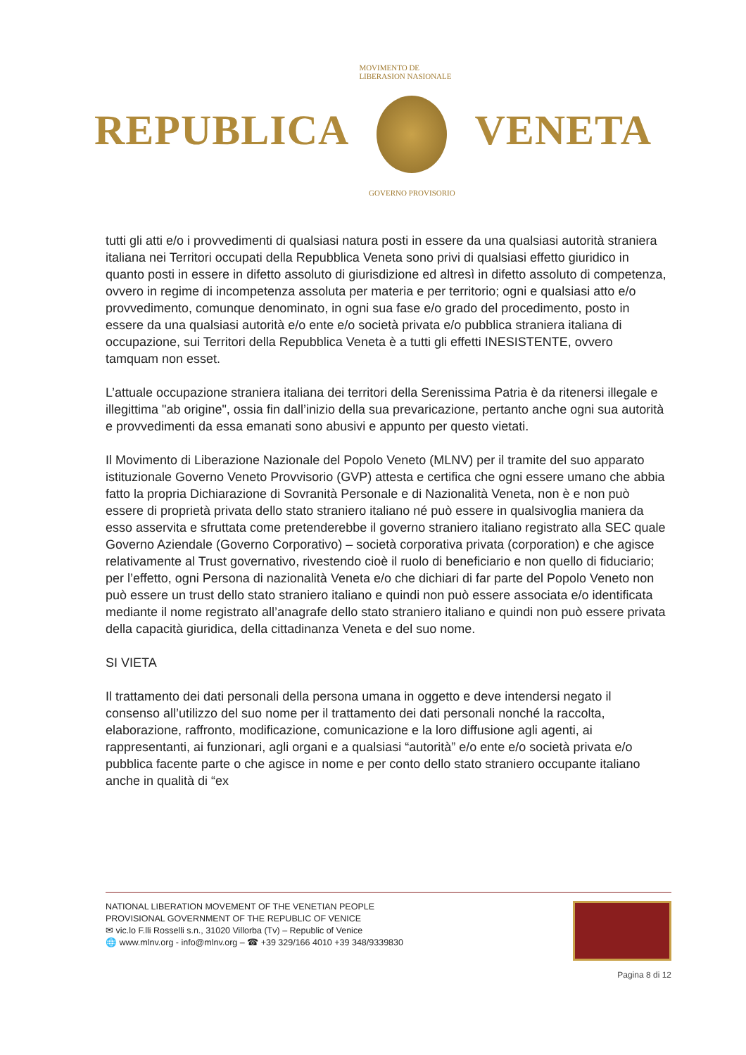REPUBLICA
MOVIMENTO DE LIBERASION NASIONALE
GOVERNO PROVISORIO
VENETA
tutti gli atti e/o i provvedimenti di qualsiasi natura posti in essere da una qualsiasi autorità straniera italiana nei Territori occupati della Repubblica Veneta sono privi di qualsiasi effetto giuridico in quanto posti in essere in difetto assoluto di giurisdizione ed altresì in difetto assoluto di competenza, ovvero in regime di incompetenza assoluta per materia e per territorio; ogni e qualsiasi atto e/o provvedimento, comunque denominato, in ogni sua fase e/o grado del procedimento, posto in essere da una qualsiasi autorità e/o ente e/o società privata e/o pubblica straniera italiana di occupazione, sui Territori della Repubblica Veneta è a tutti gli effetti INESISTENTE, ovvero tamquam non esset.
L’attuale occupazione straniera italiana dei territori della Serenissima Patria è da ritenersi illegale e illegittima "ab origine", ossia fin dall’inizio della sua prevaricazione, pertanto anche ogni sua autorità e provvedimenti da essa emanati sono abusivi e appunto per questo vietati.
Il Movimento di Liberazione Nazionale del Popolo Veneto (MLNV) per il tramite del suo apparato istituzionale Governo Veneto Provvisorio (GVP) attesta e certifica che ogni essere umano che abbia fatto la propria Dichiarazione di Sovranità Personale e di Nazionalità Veneta, non è e non può essere di proprietà privata dello stato straniero italiano né può essere in qualsivoglia maniera da esso asservita e sfruttata come pretenderebbe il governo straniero italiano registrato alla SEC quale Governo Aziendale (Governo Corporativo) – società corporativa privata (corporation) e che agisce relativamente al Trust governativo, rivestendo cioè il ruolo di beneficiario e non quello di fiduciario; per l’effetto, ogni Persona di nazionalità Veneta e/o che dichiari di far parte del Popolo Veneto non può essere un trust dello stato straniero italiano e quindi non può essere associata e/o identificata mediante il nome registrato all’anagrafe dello stato straniero italiano e quindi non può essere privata della capacità giuridica, della cittadinanza Veneta e del suo nome.
SI VIETA
Il trattamento dei dati personali della persona umana in oggetto e deve intendersi negato il consenso all’utilizzo del suo nome per il trattamento dei dati personali nonché la raccolta, elaborazione, raffronto, modificazione, comunicazione e la loro diffusione agli agenti, ai rappresentanti, ai funzionari, agli organi e a qualsiasi “autorità” e/o ente e/o società privata e/o pubblica facente parte o che agisce in nome e per conto dello stato straniero occupante italiano anche in qualità di “ex
NATIONAL LIBERATION MOVEMENT OF THE VENETIAN PEOPLE
PROVISIONAL GOVERNMENT OF THE REPUBLIC OF VENICE
✉ vic.lo F.lli Rosselli s.n., 31020 Villorba (Tv) – Republic of Venice
🌐 www.mlnv.org - info@mlnv.org – ☎ +39 329/166 4010 +39 348/9339830
Pagina 8 di 12